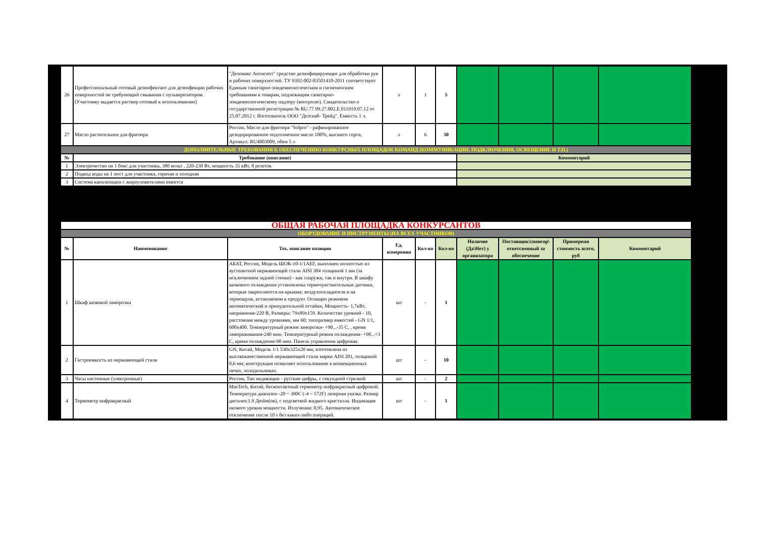| 26 | Профессиональный готовый дезинфектант для дезенфекции рабочих поверхностей не требуеющий смывания с пульверизатором. (Участнику выдается раствор готовый к использованию) | "Дезомакс Антисепт" средство дезинфицирующее для обработки рук и рабочих поверхностей. ТУ 9392-002-83501410-2011 соответствует Единым санитарно-эпидемиологическим и гигиеничским требованиям к товарам, подлежащим санитарно-эпидемиологическому надзору (контролю). Свидетельство о государственной регистрации № RU.77.99.27.002.E.011919.07.12 от 25.07.2012 г. Изготовитель ООО "Дезснаб- Трейд". Емкость 1 л. | л | 1 | 5 | | | | |
| 27 | Масло растительное для фритюра | Россия, Масло для фритюра "Solpro" - рафинированное дезодорированное подсолнечное масло 100%, высшего сорта, Артикул: RU4003009, обем 5 л | л | 6 | 30 | | | | |
| ДОПОЛНИТЕЛЬНЫЕ ТРЕБОВАНИЯ К ОБЕСПЕЧЕНИЮ КОНКУРСНЫХ ПЛОЩАДОК КОМАНД (КОММУНИКАЦИИ, ПОДКЛЮЧЕНИЯ, ОСВЕЩЕНИЕ И Т.П.) | | | | | | | | | |
| № | Требование (описание) | | | | | Комментарий | | | |
| 1 | Электричество на 1 бокс для участника, 380 вольт , 220-230 Вт, мощность 35 кВт, 8 розеток | | | | | | | | |
| 2 | Подвод воды на 1 пост для участника, горячая и холодная | | | | | | | | |
| 3 | Система канализации с жироуловителями имеется | | | | | | | | |
| ОБЩАЯ РАБОЧАЯ ПЛОЩАДКА КОНКУРСАНТОВ | | | | | | | | | |
| ОБОРУДОВАНИЕ И ИНСТРУМЕНТЫ (НА ВСЕХ УЧАСТНИКОВ) | | | | | | | | | |
| № | Наименование | Тех. описание позиции | Ед. измерения | Кол-во | Кол-во | Наличие (Да\Нет) у организатора | Поставщик\спонсор\ ответсвенный за обеспечение | Примерная стоимость всего, руб | Комментарий |
| 1 | Шкаф шоковой заморозки | АБАТ, Россия, Модель ШОК-10-1/1AEF, выполнен полностью из аустенитной нержавеющей стали AISI 304 толщиной 1 мм (за исключением задней стенки) - как снаружи, так и внутри. В шкафу шокового охлаждения установлены термочувствительные датчики, которые закрепляются на крышке; воздухоохладителя и на термощупе, вставляемом в продукт. Оснащен режимом автоматический и принудительной оттайки, Мощность- 1,7кВт, напряжение-220 В, Размеры: 79x89x159. Количество уровней - 10, расстояние между уровнями, мм 60; типоразмер емкостей - GN 1/1, 600x400. Температурный режим заморозки- +90...-35 С, , время замораживания-240 мин. Температурный режим охлаждения- +90...+3 С, время охлаждения-90 мин. Панель управления цифровая. | шт | - | 1 | | | | |
| 2 | Гастроемкость из нержавеющей стали | GN, Китай, Модель 1/1 530x325x20 мм, изготовлена из высококачественной нержавеющей стали марки AISI 201, толщиной 0,6 мм; конструкция позволяет использование в конвекционных печах, холодильниках. | шт | - | 10 | | | | |
| 3 | Часы настенные (электронные) | Россия, Тип индикации - русские цифры, с секундной стрелкой | шт | - | 2 | | | | |
| 4 | Термометр инфракрасный | MasTech, Китай, бесконтактный термометр инфракрасный цифровой. Температура диапазон -20 ~ 300С (-4 ~ 572F) лазерная указка. Размер дисплея:1.9 Дюйм(ов), с подсветкой жидкого кристалла. Индикация низкого уровня мощности. Излучения: 0,95. Автоматическое отключение после 10 s без каких-либо операций. | шт | - | 1 | | | | |